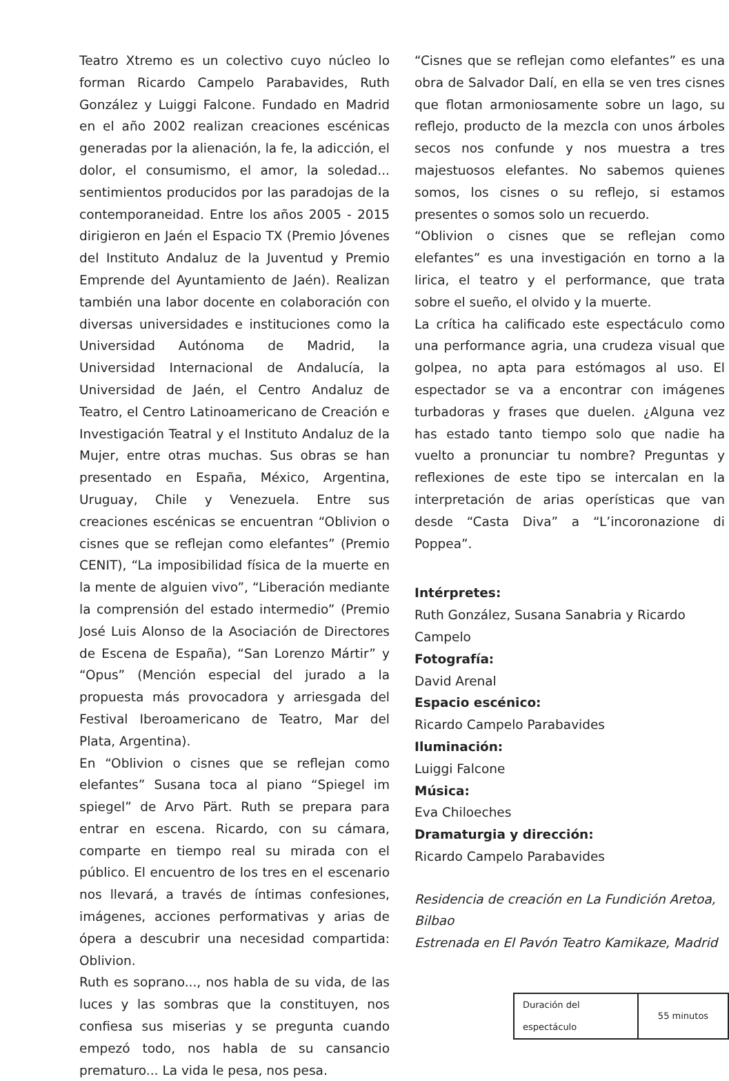Teatro Xtremo es un colectivo cuyo núcleo lo forman Ricardo Campelo Parabavides, Ruth González y Luiggi Falcone. Fundado en Madrid en el año 2002 realizan creaciones escénicas generadas por la alienación, la fe, la adicción, el dolor, el consumismo, el amor, la soledad... sentimientos producidos por las paradojas de la contemporaneidad. Entre los años 2005 - 2015 dirigieron en Jaén el Espacio TX (Premio Jóvenes del Instituto Andaluz de la Juventud y Premio Emprende del Ayuntamiento de Jaén). Realizan también una labor docente en colaboración con diversas universidades e instituciones como la Universidad Autónoma de Madrid, la Universidad Internacional de Andalucía, la Universidad de Jaén, el Centro Andaluz de Teatro, el Centro Latinoamericano de Creación e Investigación Teatral y el Instituto Andaluz de la Mujer, entre otras muchas. Sus obras se han presentado en España, México, Argentina, Uruguay, Chile y Venezuela. Entre sus creaciones escénicas se encuentran “Oblivion o cisnes que se reflejan como elefantes” (Premio CENIT), “La imposibilidad física de la muerte en la mente de alguien vivo”, “Liberación mediante la comprensión del estado intermedio” (Premio José Luis Alonso de la Asociación de Directores de Escena de España), “San Lorenzo Mártir” y “Opus” (Mención especial del jurado a la propuesta más provocadora y arriesgada del Festival Iberoamericano de Teatro, Mar del Plata, Argentina).
En “Oblivion o cisnes que se reflejan como elefantes” Susana toca al piano “Spiegel im spiegel” de Arvo Pärt. Ruth se prepara para entrar en escena. Ricardo, con su cámara, comparte en tiempo real su mirada con el público. El encuentro de los tres en el escenario nos llevará, a través de íntimas confesiones, imágenes, acciones performativas y arias de ópera a descubrir una necesidad compartida: Oblivion.
Ruth es soprano..., nos habla de su vida, de las luces y las sombras que la constituyen, nos confiesa sus miserias y se pregunta cuando empezó todo, nos habla de su cansancio prematuro... La vida le pesa, nos pesa.
“Cisnes que se reflejan como elefantes” es una obra de Salvador Dalí, en ella se ven tres cisnes que flotan armoniosamente sobre un lago, su reflejo, producto de la mezcla con unos árboles secos nos confunde y nos muestra a tres majestuosos elefantes. No sabemos quienes somos, los cisnes o su reflejo, si estamos presentes o somos solo un recuerdo.
“Oblivion o cisnes que se reflejan como elefantes” es una investigación en torno a la lirica, el teatro y el performance, que trata sobre el sueño, el olvido y la muerte.
La crítica ha calificado este espectáculo como una performance agria, una crudeza visual que golpea, no apta para estómagos al uso. El espectador se va a encontrar con imágenes turbadoras y frases que duelen. ¿Alguna vez has estado tanto tiempo solo que nadie ha vuelto a pronunciar tu nombre? Preguntas y reflexiones de este tipo se intercalan en la interpretación de arias operísticas que van desde “Casta Diva” a “L’incoronazione di Poppea”.
Intérpretes:
Ruth González, Susana Sanabria y Ricardo Campelo
Fotografía:
David Arenal
Espacio escénico:
Ricardo Campelo Parabavides
Iluminación:
Luiggi Falcone
Música:
Eva Chiloeches
Dramaturgia y dirección:
Ricardo Campelo Parabavides
Residencia de creación en La Fundición Aretoa, Bilbao
Estrenada en El Pavón Teatro Kamikaze, Madrid
| Duración del espectáculo | 55 minutos |